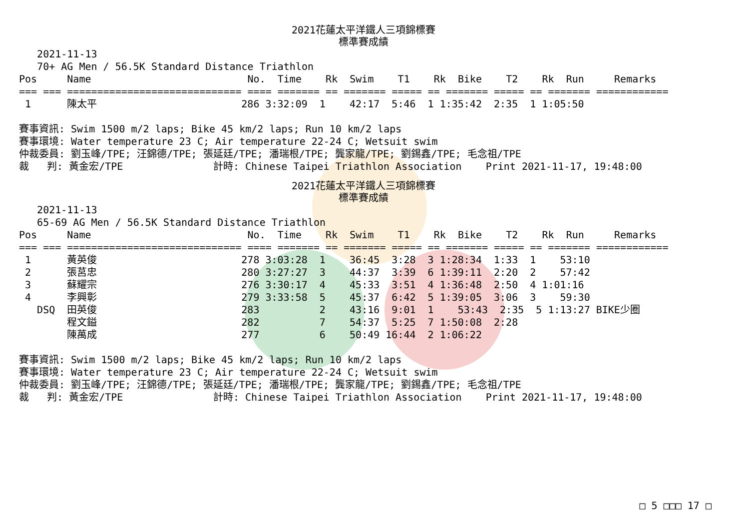2021花蓮太平洋鐵人三項錦標賽
標準賽成績
   2021-11-13
   70+ AG Men / 56.5K Standard Distance Triathlon
Pos     Name                          No.  Time    Rk  Swim    T1    Rk  Bike    T2    Rk  Run     Remarks
=== === ============================= ==== ======= == ======= ===== == ======= ===== == ======= ============
 1      陳太平                        286 3:32:09  1    42:17  5:46  1 1:35:42  2:35  1 1:05:50

賽事資訊: Swim 1500 m/2 laps; Bike 45 km/2 laps; Run 10 km/2 laps
賽事環境: Water temperature 23 C; Air temperature 22-24 C; Wetsuit swim
仲裁委員: 劉玉峰/TPE; 汪錦德/TPE; 張延廷/TPE; 潘瑞根/TPE; 龔家龍/TPE; 劉錫鑫/TPE; 毛念祖/TPE
裁   判: 黃金宏/TPE               計時: Chinese Taipei Triathlon Association    Print 2021-11-17, 19:48:00
2021花蓮太平洋鐵人三項錦標賽
標準賽成績
   2021-11-13
   65-69 AG Men / 56.5K Standard Distance Triathlon
Pos     Name                          No.  Time    Rk  Swim    T1    Rk  Bike    T2    Rk  Run     Remarks
=== === ============================= ==== ======= == ======= ===== == ======= ===== == ======= ============
 1      黃英俊                        278 3:03:28  1    36:45  3:28  3 1:28:34  1:33  1    53:10
 2      張莒忠                        280 3:27:27  3    44:37  3:39  6 1:39:11  2:20  2    57:42
 3      蘇耀宗                        276 3:30:17  4    45:33  3:51  4 1:36:48  2:50  4 1:01:16
 4      李興彰                        279 3:33:58  5    45:37  6:42  5 1:39:05  3:06  3    59:30
   DSQ  田英俊                        283          2    43:16  9:01  1    53:43  2:35  5 1:13:27 BIKE少圈
        程文鎰                        282          7    54:37  5:25  7 1:50:08  2:28
        陳萬成                        277          6    50:49 16:44  2 1:06:22

賽事資訊: Swim 1500 m/2 laps; Bike 45 km/2 laps; Run 10 km/2 laps
賽事環境: Water temperature 23 C; Air temperature 22-24 C; Wetsuit swim
仲裁委員: 劉玉峰/TPE; 汪錦德/TPE; 張延廷/TPE; 潘瑞根/TPE; 龔家龍/TPE; 劉錫鑫/TPE; 毛念祖/TPE
裁   判: 黃金宏/TPE               計時: Chinese Taipei Triathlon Association    Print 2021-11-17, 19:48:00
□ 5 □□□ 17 □